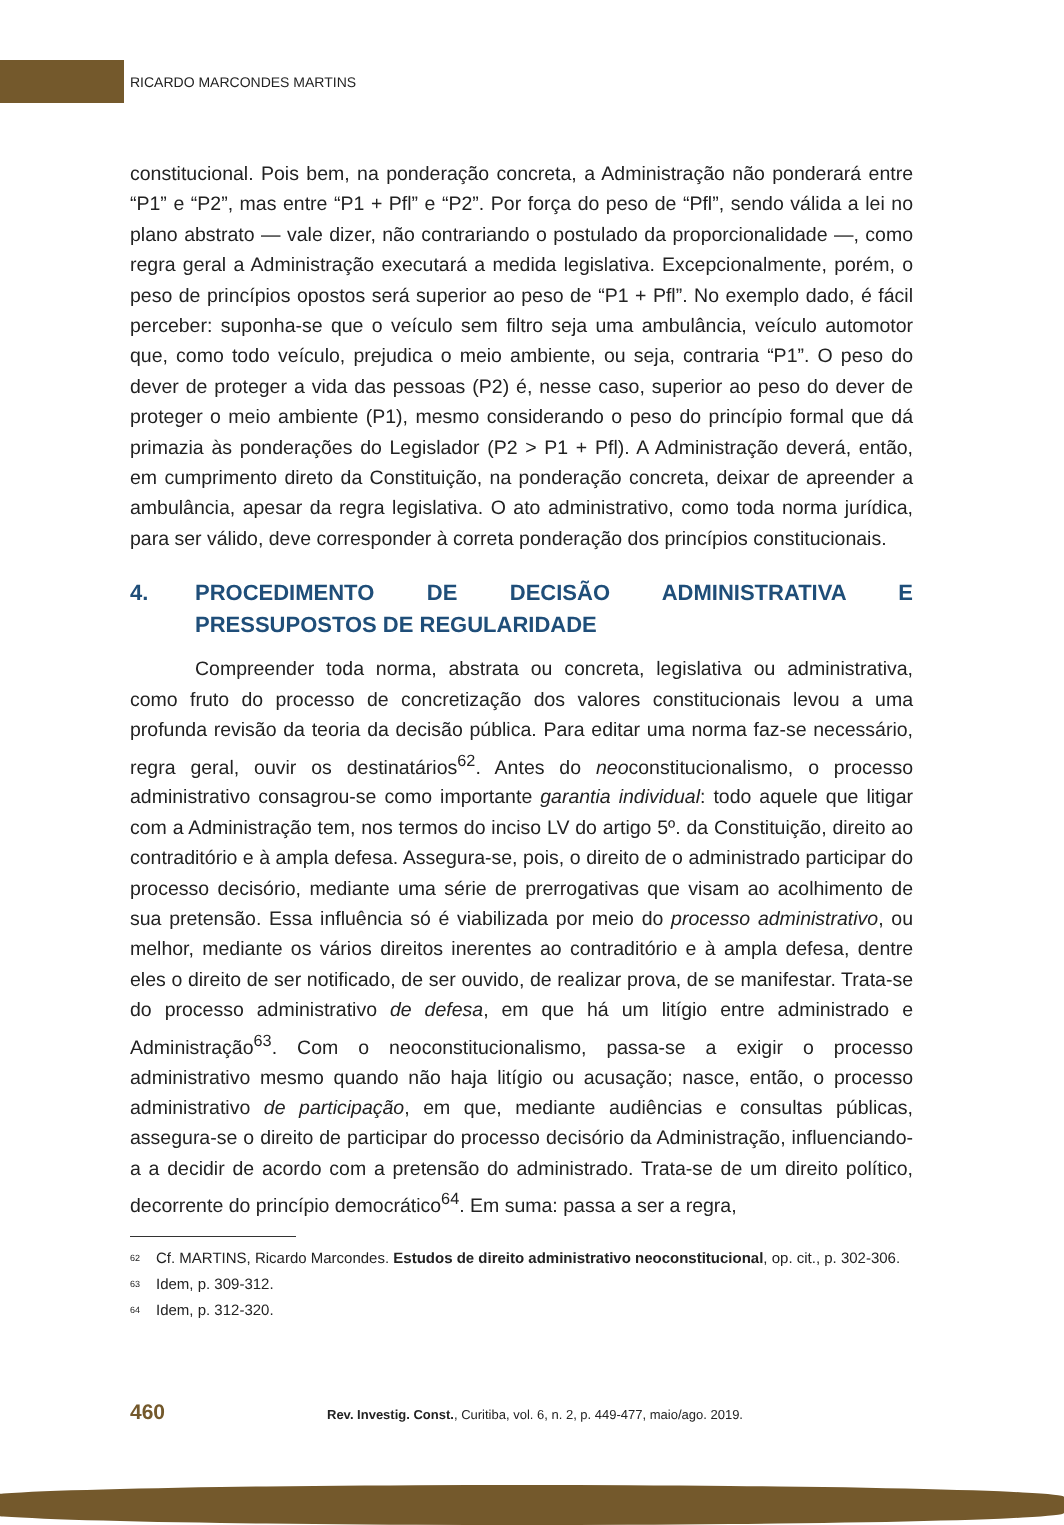RICARDO MARCONDES MARTINS
constitucional. Pois bem, na ponderação concreta, a Administração não ponderará entre “P1” e “P2”, mas entre “P1 + Pfl” e “P2”. Por força do peso de “Pfl”, sendo válida a lei no plano abstrato — vale dizer, não contrariando o postulado da proporcionalidade —, como regra geral a Administração executará a medida legislativa. Excepcionalmente, porém, o peso de princípios opostos será superior ao peso de “P1 + Pfl”. No exemplo dado, é fácil perceber: suponha-se que o veículo sem filtro seja uma ambulância, veículo automotor que, como todo veículo, prejudica o meio ambiente, ou seja, contraria “P1”. O peso do dever de proteger a vida das pessoas (P2) é, nesse caso, superior ao peso do dever de proteger o meio ambiente (P1), mesmo considerando o peso do princípio formal que dá primazia às ponderações do Legislador (P2 > P1 + Pfl). A Administração deverá, então, em cumprimento direto da Constituição, na ponderação concreta, deixar de apreender a ambulância, apesar da regra legislativa. O ato administrativo, como toda norma jurídica, para ser válido, deve corresponder à correta ponderação dos princípios constitucionais.
4. PROCEDIMENTO DE DECISÃO ADMINISTRATIVA E PRESSUPOSTOS DE REGULARIDADE
Compreender toda norma, abstrata ou concreta, legislativa ou administrativa, como fruto do processo de concretização dos valores constitucionais levou a uma profunda revisão da teoria da decisão pública. Para editar uma norma faz-se necessário, regra geral, ouvir os destinatários<sup>62</sup>. Antes do neoconstitucionalismo, o processo administrativo consagrou-se como importante garantia individual: todo aquele que litigar com a Administração tem, nos termos do inciso LV do artigo 5º. da Constituição, direito ao contraditório e à ampla defesa. Assegura-se, pois, o direito de o administrado participar do processo decisório, mediante uma série de prerrogativas que visam ao acolhimento de sua pretensão. Essa influência só é viabilizada por meio do processo administrativo, ou melhor, mediante os vários direitos inerentes ao contraditório e à ampla defesa, dentre eles o direito de ser notificado, de ser ouvido, de realizar prova, de se manifestar. Trata-se do processo administrativo de defesa, em que há um litígio entre administrado e Administração<sup>63</sup>. Com o neoconstitucionalismo, passa-se a exigir o processo administrativo mesmo quando não haja litígio ou acusação; nasce, então, o processo administrativo de participação, em que, mediante audiências e consultas públicas, assegura-se o direito de participar do processo decisório da Administração, influenciando-a a decidir de acordo com a pretensão do administrado. Trata-se de um direito político, decorrente do princípio democrático<sup>64</sup>. Em suma: passa a ser a regra,
<sup>62</sup> Cf. MARTINS, Ricardo Marcondes. Estudos de direito administrativo neoconstitucional, op. cit., p. 302-306.
<sup>63</sup> Idem, p. 309-312.
<sup>64</sup> Idem, p. 312-320.
460 Rev. Investig. Const., Curitiba, vol. 6, n. 2, p. 449-477, maio/ago. 2019.